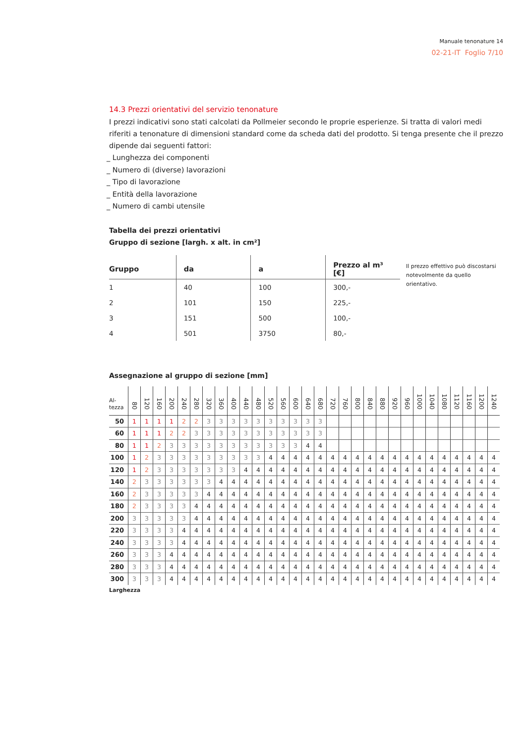Manuale tenonature 14
02-21-IT Foglio 7/10
14.3 Prezzi orientativi del servizio tenonature
I prezzi indicativi sono stati calcolati da Pollmeier secondo le proprie esperienze. Si tratta di valori medi riferiti a tenonature di dimensioni standard come da scheda dati del prodotto. Si tenga presente che il prezzo dipende dai seguenti fattori:
_ Lunghezza dei componenti
_ Numero di (diverse) lavorazioni
_ Tipo di lavorazione
_ Entità della lavorazione
_ Numero di cambi utensile
Tabella dei prezzi orientativi
Gruppo di sezione [largh. x alt. in cm²]
| Gruppo | da | a | Prezzo al m³ [€] |
| --- | --- | --- | --- |
| 1 | 40 | 100 | 300,- |
| 2 | 101 | 150 | 225,- |
| 3 | 151 | 500 | 100,- |
| 4 | 501 | 3750 | 80,- |
Il prezzo effettivo può discostarsi
notevolmente da quello orientativo.
Assegnazione al gruppo di sezione [mm]
| Al- tezza | 80 | 120 | 160 | 200 | 240 | 280 | 320 | 360 | 400 | 440 | 480 | 520 | 560 | 600 | 640 | 680 | 720 | 760 | 800 | 840 | 880 | 920 | 960 | 1000 | 1040 | 1080 | 1120 | 1160 | 1200 | 1240 |
| --- | --- | --- | --- | --- | --- | --- | --- | --- | --- | --- | --- | --- | --- | --- | --- | --- | --- | --- | --- | --- | --- | --- | --- | --- | --- | --- | --- | --- | --- | --- |
| 50 | 1 | 1 | 1 | 1 | 2 | 2 | 3 | 3 | 3 | 3 | 3 | 3 | 3 | 3 | 3 | 3 | | | | | | | | | | | | | | |
| 60 | 1 | 1 | 1 | 2 | 2 | 3 | 3 | 3 | 3 | 3 | 3 | 3 | 3 | 3 | 3 | 3 | | | | | | | | | | | | | | |
| 80 | 1 | 1 | 2 | 3 | 3 | 3 | 3 | 3 | 3 | 3 | 3 | 3 | 3 | 3 | 4 | 4 | | | | | | | | | | | | | | |
| 100 | 1 | 2 | 3 | 3 | 3 | 3 | 3 | 3 | 3 | 3 | 3 | 4 | 4 | 4 | 4 | 4 | 4 | 4 | 4 | 4 | 4 | 4 | 4 | 4 | 4 | 4 | 4 | 4 | 4 | 4 |
| 120 | 1 | 2 | 3 | 3 | 3 | 3 | 3 | 3 | 3 | 4 | 4 | 4 | 4 | 4 | 4 | 4 | 4 | 4 | 4 | 4 | 4 | 4 | 4 | 4 | 4 | 4 | 4 | 4 | 4 | 4 |
| 140 | 2 | 3 | 3 | 3 | 3 | 3 | 3 | 4 | 4 | 4 | 4 | 4 | 4 | 4 | 4 | 4 | 4 | 4 | 4 | 4 | 4 | 4 | 4 | 4 | 4 | 4 | 4 | 4 | 4 | 4 |
| 160 | 2 | 3 | 3 | 3 | 3 | 3 | 4 | 4 | 4 | 4 | 4 | 4 | 4 | 4 | 4 | 4 | 4 | 4 | 4 | 4 | 4 | 4 | 4 | 4 | 4 | 4 | 4 | 4 | 4 | 4 |
| 180 | 2 | 3 | 3 | 3 | 3 | 4 | 4 | 4 | 4 | 4 | 4 | 4 | 4 | 4 | 4 | 4 | 4 | 4 | 4 | 4 | 4 | 4 | 4 | 4 | 4 | 4 | 4 | 4 | 4 | 4 |
| 200 | 3 | 3 | 3 | 3 | 3 | 4 | 4 | 4 | 4 | 4 | 4 | 4 | 4 | 4 | 4 | 4 | 4 | 4 | 4 | 4 | 4 | 4 | 4 | 4 | 4 | 4 | 4 | 4 | 4 | 4 |
| 220 | 3 | 3 | 3 | 3 | 4 | 4 | 4 | 4 | 4 | 4 | 4 | 4 | 4 | 4 | 4 | 4 | 4 | 4 | 4 | 4 | 4 | 4 | 4 | 4 | 4 | 4 | 4 | 4 | 4 | 4 |
| 240 | 3 | 3 | 3 | 3 | 4 | 4 | 4 | 4 | 4 | 4 | 4 | 4 | 4 | 4 | 4 | 4 | 4 | 4 | 4 | 4 | 4 | 4 | 4 | 4 | 4 | 4 | 4 | 4 | 4 | 4 |
| 260 | 3 | 3 | 3 | 4 | 4 | 4 | 4 | 4 | 4 | 4 | 4 | 4 | 4 | 4 | 4 | 4 | 4 | 4 | 4 | 4 | 4 | 4 | 4 | 4 | 4 | 4 | 4 | 4 | 4 | 4 |
| 280 | 3 | 3 | 3 | 4 | 4 | 4 | 4 | 4 | 4 | 4 | 4 | 4 | 4 | 4 | 4 | 4 | 4 | 4 | 4 | 4 | 4 | 4 | 4 | 4 | 4 | 4 | 4 | 4 | 4 | 4 |
| 300 | 3 | 3 | 3 | 4 | 4 | 4 | 4 | 4 | 4 | 4 | 4 | 4 | 4 | 4 | 4 | 4 | 4 | 4 | 4 | 4 | 4 | 4 | 4 | 4 | 4 | 4 | 4 | 4 | 4 | 4 |
Larghezza